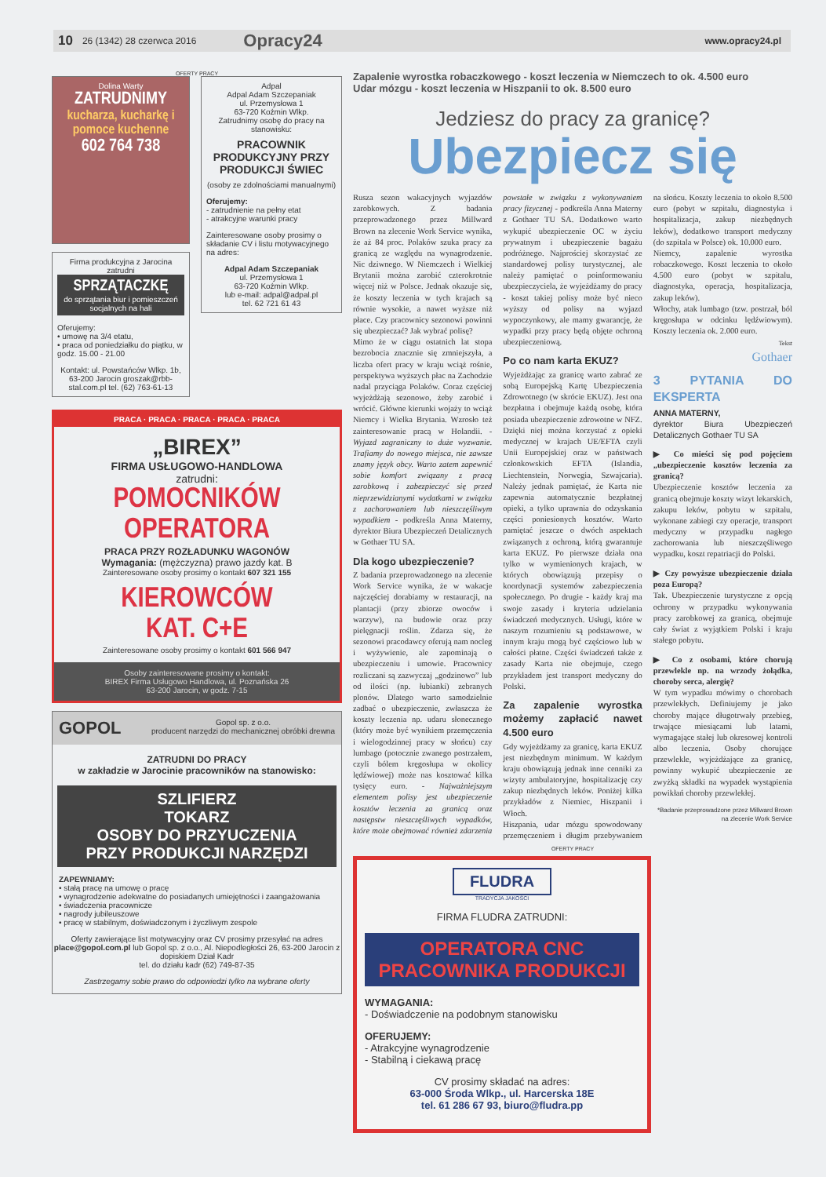10 26 (1342) 28 czerwca 2016 Opracy24 www.opracy24.pl
OFERTY PRACY
Dolina Warty
ZATRUDNIMY
kucharza, kucharkę i pomoce kuchenne
602 764 738
Firma produkcyjna z Jarocina zatrudni
SPRZĄTACZKĘ
do sprzątania biur i pomieszczeń socjalnych na hali
Oferujemy:
• umowę na 3/4 etatu,
• praca od poniedziałku do piątku, w godz. 15.00 - 21.00
Kontakt: ul. Powstańców Wlkp. 1b, 63-200 Jarocin groszak@rbb-stal.com.pl tel. (62) 763-61-13
Adpal
Adpal Adam Szczepaniak
ul. Przemysłowa 1
63-720 Koźmin Wlkp.
Zatrudnimy osobę do pracy na stanowisku:
PRACOWNIK PRODUKCYJNY PRZY PRODUKCJI ŚWIEC
(osoby ze zdolnościami manualnymi)
Oferujemy:
- zatrudnienie na pełny etat
- atrakcyjne warunki pracy
Zainteresowane osoby prosimy o składanie CV i listu motywacyjnego na adres:
Adpal Adam Szczepaniak
ul. Przemysłowa 1
63-720 Koźmin Wlkp.
lub e-mail: adpal@adpal.pl
tel. 62 721 61 43
PRACA · PRACA · PRACA · PRACA · PRACA
„BIREX”
FIRMA USŁUGOWO-HANDLOWA
zatrudni:
POMOCNIKÓW OPERATORA
PRACA PRZY ROZŁADUNKU WAGONÓW
Wymagania: (mężczyzna) prawo jazdy kat. B
Zainteresowane osoby prosimy o kontakt 607 321 155
KIEROWCÓW
KAT. C+E
Zainteresowane osoby prosimy o kontakt 601 566 947
Osoby zainteresowane prosimy o kontakt:
BIREX Firma Usługowo Handlowa, ul. Poznańska 26
63-200 Jarocin, w godz. 7-15
GOPOL Gopol sp. z o.o.
producent narzędzi do mechanicznej obróbki drewna
ZATRUDNI DO PRACY
w zakładzie w Jarocinie pracowników na stanowisko:
SZLIFIERZ
TOKARZ
OSOBY DO PRZYUCZENIA
PRZY PRODUKCJI NARZĘDZI
ZAPEWNIAMY:
• stałą pracę na umowę o pracę
• wynagrodzenie adekwatne do posiadanych umiejętności i zaangażowania
• świadczenia pracownicze
• nagrody jubileuszowe
• pracę w stabilnym, doświadczonym i życzliwym zespole
Oferty zawierające list motywacyjny oraz CV prosimy przesyłać na adres place@gopol.com.pl lub Gopol sp. z o.o., Al. Niepodległości 26, 63-200 Jarocin z dopiskiem Dział Kadr
tel. do działu kadr (62) 749-87-35
Zastrzegamy sobie prawo do odpowiedzi tylko na wybrane oferty
Zapalenie wyrostka robaczkowego - koszt leczenia w Niemczech to ok. 4.500 euro
Udar mózgu - koszt leczenia w Hiszpanii to ok. 8.500 euro
Jedziesz do pracy za granicę?
Ubezpiecz się
Rusza sezon wakacyjnych wyjazdów zarobkowych. Z badania przeprowadzonego przez Millward Brown na zlecenie Work Service wynika, że aż 84 proc. Polaków szuka pracy za granicą ze względu na wynagrodzenie. Nic dziwnego. W Niemczech i Wielkiej Brytanii można zarobić czterokrotnie więcej niż w Polsce. Jednak okazuje się, że koszty leczenia w tych krajach są równie wysokie, a nawet wyższe niż płace. Czy pracownicy sezonowi powinni się ubezpieczać? Jak wybrać polisę?
Mimo że w ciągu ostatnich lat stopa bezrobocia znacznie się zmniejszyła, a liczba ofert pracy w kraju wciąż rośnie, perspektywa wyższych płac na Zachodzie nadal przyciąga Polaków. Coraz częściej wyjeżdżają sezonowo, żeby zarobić i wrócić. Główne kierunki wojaży to wciąż Niemcy i Wielka Brytania. Wzrosło też zainteresowanie pracą w Holandii. - Wyjazd zagraniczny to duże wyzwanie. Trafiamy do nowego miejsca, nie zawsze znamy język obcy. Warto zatem zapewnić sobie komfort związany z pracą zarobkową i zabezpieczyć się przed nieprzewidzianymi wydatkami w związku z zachorowaniem lub nieszczęśliwym wypadkiem - podkreśla Anna Materny, dyrektor Biura Ubezpieczeń Detalicznych w Gothaer TU SA.
Dla kogo ubezpieczenie?
Z badania przeprowadzonego na zlecenie Work Service wynika, że w wakacje najczęściej dorabiamy w restauracji, na plantacji (przy zbiorze owoców i warzyw), na budowie oraz przy pielęgnacji roślin. Zdarza się, że sezonowi pracodawcy oferują nam nocleg i wyżywienie, ale zapominają o ubezpieczeniu i umowie. Pracownicy rozliczani są zazwyczaj „godzinowo” lub od ilości (np. łubianki) zebranych plonów. Dlatego warto samodzielnie zadbać o ubezpieczenie, zwłaszcza że koszty leczenia np. udaru słonecznego (który może być wynikiem przemęczenia i wielogodzinnej pracy w słońcu) czy lumbago (potocznie zwanego postrzałem, czyli bólem kręgosłupa w okolicy lędźwiowej) może nas kosztować kilka tysięcy euro. - Najważniejszym elementem polisy jest ubezpieczenie kosztów leczenia za granicą oraz następstw nieszczęśliwych wypadków, które może obejmować również zdarzenia powstałe w związku z wykonywaniem pracy fizycznej - podkreśla Anna Materny z Gothaer TU SA. Dodatkowo warto wykupić ubezpieczenie OC w życiu prywatnym i ubezpieczenie bagażu podróżnego. Najprościej skorzystać ze standardowej polisy turystycznej, ale należy pamiętać o poinformowaniu ubezpieczyciela, że wyjeżdżamy do pracy - koszt takiej polisy może być nieco wyższy od polisy na wyjazd wypoczynkowy, ale mamy gwarancję, że wypadki przy pracy będą objęte ochroną ubezpieczeniową.
Po co nam karta EKUZ?
Wyjeżdżając za granicę warto zabrać ze sobą Europejską Kartę Ubezpieczenia Zdrowotnego (w skrócie EKUZ). Jest ona bezpłatna i obejmuje każdą osobę, która posiada ubezpieczenie zdrowotne w NFZ. Dzięki niej można korzystać z opieki medycznej w krajach UE/EFTA czyli Unii Europejskiej oraz w państwach członkowskich EFTA (Islandia, Liechtenstein, Norwegia, Szwajcaria). Należy jednak pamiętać, że Karta nie zapewnia automatycznie bezpłatnej opieki, a tylko uprawnia do odzyskania części poniesionych kosztów. Warto pamiętać jeszcze o dwóch aspektach związanych z ochroną, którą gwarantuje karta EKUZ. Po pierwsze działa ona tylko w wymienionych krajach, w których obowiązują przepisy o koordynacji systemów zabezpieczenia społecznego. Po drugie - każdy kraj ma swoje zasady i kryteria udzielania świadczeń medycznych. Usługi, które w naszym rozumieniu są podstawowe, w innym kraju mogą być częściowo lub w całości płatne. Części świadczeń także z zasady Karta nie obejmuje, czego przykładem jest transport medyczny do Polski.
Za zapalenie wyrostka możemy zapłacić nawet 4.500 euro
Gdy wyjeżdżamy za granicę, karta EKUZ jest niezbędnym minimum. W każdym kraju obowiązują jednak inne cenniki za wizyty ambulatoryjne, hospitalizację czy zakup niezbędnych leków. Poniżej kilka przykładów z Niemiec, Hiszpanii i Włoch.
Hiszpania, udar mózgu spowodowany przemęczeniem i długim przebywaniem na słońcu. Koszty leczenia to około 8.500 euro (pobyt w szpitalu, diagnostyka i hospitalizacja, zakup niezbędnych leków), dodatkowo transport medyczny (do szpitala w Polsce) ok. 10.000 euro.
Niemcy, zapalenie wyrostka robaczkowego. Koszt leczenia to około 4.500 euro (pobyt w szpitalu, diagnostyka, operacja, hospitalizacja, zakup leków).
Włochy, atak lumbago (tzw. postrzał, ból kręgosłupa w odcinku lędźwiowym). Koszty leczenia ok. 2.000 euro.
Tekst
Gothaer
3 PYTANIA DO EKSPERTA
ANNA MATERNY,
dyrektor Biura Ubezpieczeń Detalicznych Gothaer TU SA
▶ Co mieści się pod pojęciem „ubezpieczenie kosztów leczenia za granicą?
Ubezpieczenie kosztów leczenia za granicą obejmuje koszty wizyt lekarskich, zakupu leków, pobytu w szpitalu, wykonane zabiegi czy operacje, transport medyczny w przypadku nagłego zachorowania lub nieszczęśliwego wypadku, koszt repatriacji do Polski.
▶ Czy powyższe ubezpieczenie działa poza Europą?
Tak. Ubezpieczenie turystyczne z opcją ochrony w przypadku wykonywania pracy zarobkowej za granicą, obejmuje cały świat z wyjątkiem Polski i kraju stałego pobytu.
▶ Co z osobami, które chorują przewlekle np. na wrzody żołądka, choroby serca, alergię?
W tym wypadku mówimy o chorobach przewlekłych. Definiujemy je jako choroby mające długotrwały przebieg, trwające miesiącami lub latami, wymagające stałej lub okresowej kontroli albo leczenia. Osoby chorujące przewlekle, wyjeżdżające za granicę, powinny wykupić ubezpieczenie ze zwyżką składki na wypadek wystąpienia powikłań choroby przewlekłej.
*Badanie przeprowadzone przez Millward Brown na zlecenie Work Service
OFERTY PRACY
FLUDRA
TRADYCJA JAKOŚCI
FIRMA FLUDRA ZATRUDNI:
OPERATORA CNC
PRACOWNIKA PRODUKCJI
WYMAGANIA:
- Doświadczenie na podobnym stanowisku
OFERUJEMY:
- Atrakcyjne wynagrodzenie
- Stabilną i ciekawą pracę
CV prosimy składać na adres:
63-000 Środa Wlkp., ul. Harcerska 18E
tel. 61 286 67 93, biuro@fludra.pp